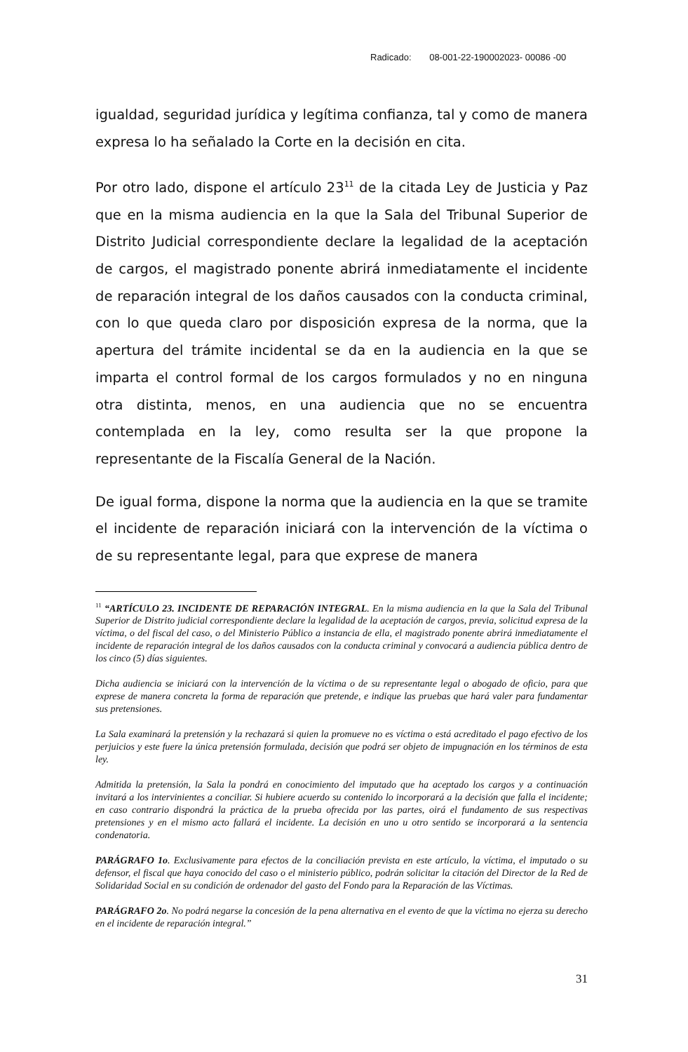Radicado: 08-001-22-190002023- 00086 -00
igualdad, seguridad jurídica y legítima confianza, tal y como de manera expresa lo ha señalado la Corte en la decisión en cita.
Por otro lado, dispone el artículo 23<sup>11</sup> de la citada Ley de Justicia y Paz que en la misma audiencia en la que la Sala del Tribunal Superior de Distrito Judicial correspondiente declare la legalidad de la aceptación de cargos, el magistrado ponente abrirá inmediatamente el incidente de reparación integral de los daños causados con la conducta criminal, con lo que queda claro por disposición expresa de la norma, que la apertura del trámite incidental se da en la audiencia en la que se imparta el control formal de los cargos formulados y no en ninguna otra distinta, menos, en una audiencia que no se encuentra contemplada en la ley, como resulta ser la que propone la representante de la Fiscalía General de la Nación.
De igual forma, dispone la norma que la audiencia en la que se tramite el incidente de reparación iniciará con la intervención de la víctima o de su representante legal, para que exprese de manera
<sup>11</sup> “ARTÍCULO 23. INCIDENTE DE REPARACIÓN INTEGRAL. En la misma audiencia en la que la Sala del Tribunal Superior de Distrito judicial correspondiente declare la legalidad de la aceptación de cargos, previa, solicitud expresa de la víctima, o del fiscal del caso, o del Ministerio Público a instancia de ella, el magistrado ponente abrirá inmediatamente el incidente de reparación integral de los daños causados con la conducta criminal y convocará a audiencia pública dentro de los cinco (5) días siguientes.
Dicha audiencia se iniciará con la intervención de la víctima o de su representante legal o abogado de oficio, para que exprese de manera concreta la forma de reparación que pretende, e indique las pruebas que hará valer para fundamentar sus pretensiones.
La Sala examinará la pretensión y la rechazará si quien la promueve no es víctima o está acreditado el pago efectivo de los perjuicios y este fuere la única pretensión formulada, decisión que podrá ser objeto de impugnación en los términos de esta ley.
Admitida la pretensión, la Sala la pondrá en conocimiento del imputado que ha aceptado los cargos y a continuación invitará a los intervinientes a conciliar. Si hubiere acuerdo su contenido lo incorporará a la decisión que falla el incidente; en caso contrario dispondrá la práctica de la prueba ofrecida por las partes, oirá el fundamento de sus respectivas pretensiones y en el mismo acto fallará el incidente. La decisión en uno u otro sentido se incorporará a la sentencia condenatoria.
PARÁGRAFO 1o. Exclusivamente para efectos de la conciliación prevista en este artículo, la víctima, el imputado o su defensor, el fiscal que haya conocido del caso o el ministerio público, podrán solicitar la citación del Director de la Red de Solidaridad Social en su condición de ordenador del gasto del Fondo para la Reparación de las Víctimas.
PARÁGRAFO 2o. No podrá negarse la concesión de la pena alternativa en el evento de que la víctima no ejerza su derecho en el incidente de reparación integral.”
31